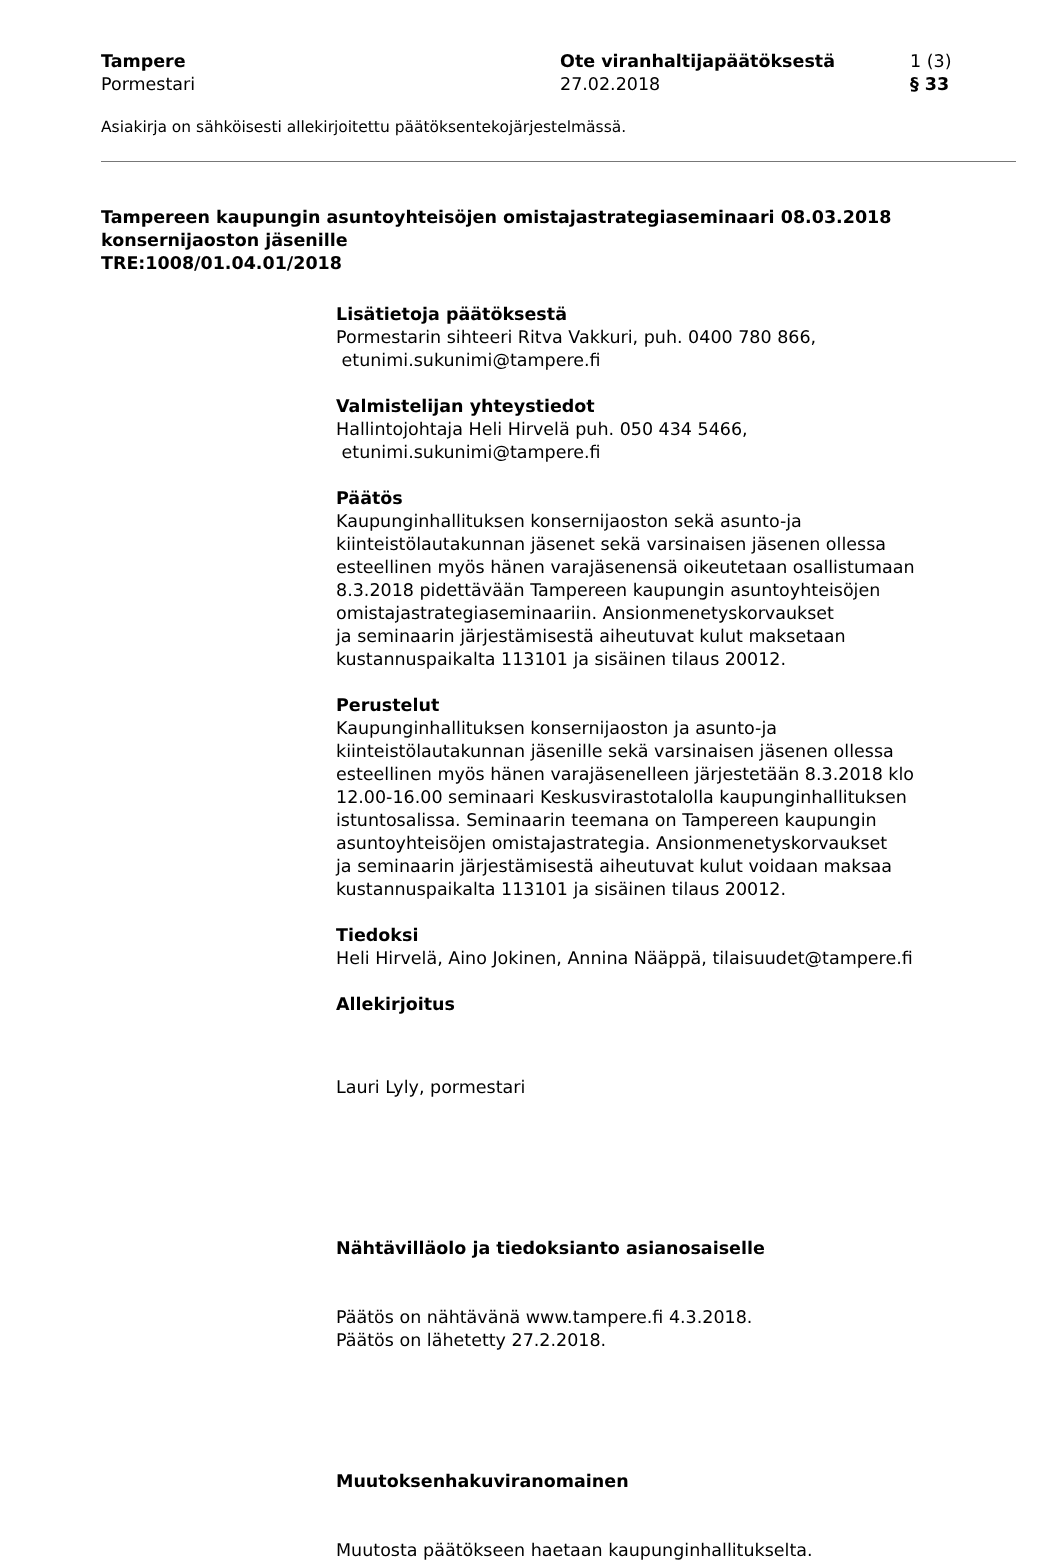Tampere
Pormestari
Ote viranhaltijapäätöksestä
27.02.2018
1 (3)
§ 33
Asiakirja on sähköisesti allekirjoitettu päätöksentekojärjestelmässä.
Tampereen kaupungin asuntoyhteisöjen omistajastrategiaseminaari 08.03.2018 konsernijaoston jäsenille
TRE:1008/01.04.01/2018
Lisätietoja päätöksestä
Pormestarin sihteeri Ritva Vakkuri, puh. 0400 780 866,
etunimi.sukunimi@tampere.fi
Valmistelijan yhteystiedot
Hallintojohtaja Heli Hirvelä puh. 050 434 5466,
etunimi.sukunimi@tampere.fi
Päätös
Kaupunginhallituksen konsernijaoston sekä asunto-ja
kiinteistölautakunnan jäsenet sekä varsinaisen jäsenen ollessa
esteellinen myös hänen varajäsenensä oikeutetaan osallistumaan
8.3.2018 pidettävään Tampereen kaupungin asuntoyhteisöjen
omistajastrategiaseminaariin. Ansionmenetyskorvaukset
ja seminaarin järjestämisestä aiheutuvat kulut maksetaan
kustannuspaikalta 113101 ja sisäinen tilaus 20012.
Perustelut
Kaupunginhallituksen konsernijaoston ja asunto-ja
kiinteistölautakunnan jäsenille sekä varsinaisen jäsenen ollessa
esteellinen myös hänen varajäsenelleen järjestetään 8.3.2018 klo
12.00-16.00 seminaari Keskusvirastotalolla kaupunginhallituksen
istuntosalissa. Seminaarin teemana on Tampereen kaupungin
asuntoyhteisöjen omistajastrategia. Ansionmenetyskorvaukset
ja seminaarin järjestämisestä aiheutuvat kulut voidaan maksaa
kustannuspaikalta 113101 ja sisäinen tilaus 20012.
Tiedoksi
Heli Hirvelä, Aino Jokinen, Annina Nääppä, tilaisuudet@tampere.fi
Allekirjoitus
Lauri Lyly, pormestari
Nähtävilläolo ja tiedoksianto asianosaiselle
Päätös on nähtävänä www.tampere.fi 4.3.2018.
Päätös on lähetetty 27.2.2018.
Muutoksenhakuviranomainen
Muutosta päätökseen haetaan kaupunginhallitukselta.